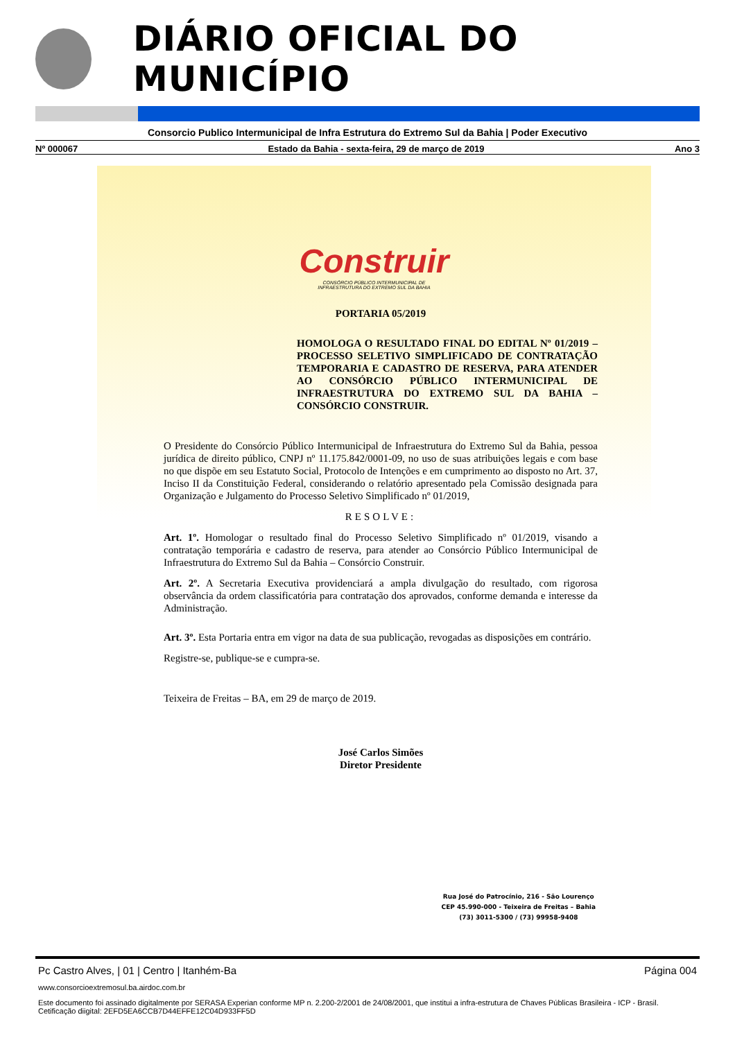DIÁRIO OFICIAL DO MUNICÍPIO
Consorcio Publico Intermunicipal de Infra Estrutura do Extremo Sul da Bahia | Poder Executivo
Nº 000067 Estado da Bahia - sexta-feira, 29 de março de 2019 Ano 3
Construir
CONSÓRCIO PÚBLICO INTERMUNICIPAL DE
INFRAESTRUTURA DO EXTREMO SUL DA BAHIA
PORTARIA 05/2019
HOMOLOGA O RESULTADO FINAL DO EDITAL Nº 01/2019 – PROCESSO SELETIVO SIMPLIFICADO DE CONTRATAÇÃO TEMPORARIA E CADASTRO DE RESERVA, PARA ATENDER AO CONSÓRCIO PÚBLICO INTERMUNICIPAL DE INFRAESTRUTURA DO EXTREMO SUL DA BAHIA – CONSÓRCIO CONSTRUIR.
O Presidente do Consórcio Público Intermunicipal de Infraestrutura do Extremo Sul da Bahia, pessoa jurídica de direito público, CNPJ nº 11.175.842/0001-09, no uso de suas atribuições legais e com base no que dispõe em seu Estatuto Social, Protocolo de Intenções e em cumprimento ao disposto no Art. 37, Inciso II da Constituição Federal, considerando o relatório apresentado pela Comissão designada para Organização e Julgamento do Processo Seletivo Simplificado nº 01/2019,
RESOLVE:
Art. 1º. Homologar o resultado final do Processo Seletivo Simplificado nº 01/2019, visando a contratação temporária e cadastro de reserva, para atender ao Consórcio Público Intermunicipal de Infraestrutura do Extremo Sul da Bahia – Consórcio Construir.
Art. 2º. A Secretaria Executiva providenciará a ampla divulgação do resultado, com rigorosa observância da ordem classificatória para contratação dos aprovados, conforme demanda e interesse da Administração.
Art. 3º. Esta Portaria entra em vigor na data de sua publicação, revogadas as disposições em contrário.
Registre-se, publique-se e cumpra-se.
Teixeira de Freitas – BA, em 29 de março de 2019.
José Carlos Simões
Diretor Presidente
Rua José do Patrocínio, 216 - São Lourenço
CEP 45.990-000 - Teixeira de Freitas – Bahia
(73) 3011-5300 / (73) 99958-9408
Pc Castro Alves, | 01 | Centro | Itanhém-Ba Página 004
www.consorcioextremosul.ba.airdoc.com.br
Este documento foi assinado digitalmente por SERASA Experian conforme MP n. 2.200-2/2001 de 24/08/2001, que institui a infra-estrutura de Chaves Públicas Brasileira - ICP - Brasil. Cetificação diigital: 2EFD5EA6CCB7D44EFFE12C04D933FF5D